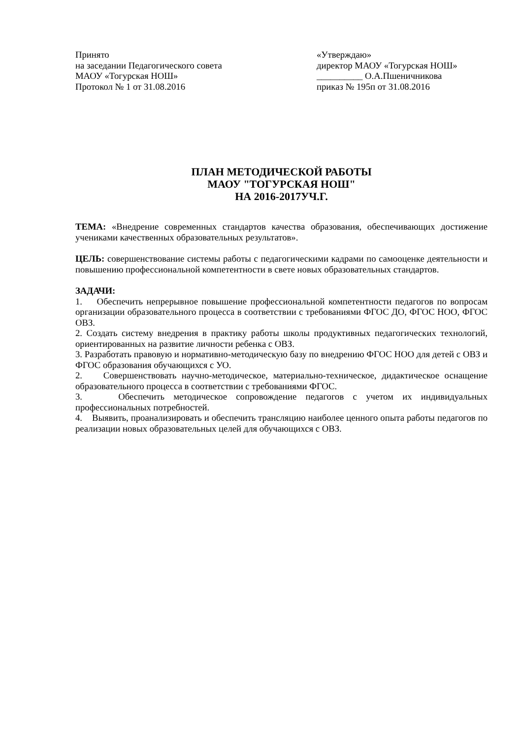Принято
на заседании Педагогического совета
МАОУ «Тогурская НОШ»
Протокол № 1 от 31.08.2016
«Утверждаю»
директор МАОУ «Тогурская НОШ»
__________ О.А.Пшеничникова
приказ № 195п от 31.08.2016
ПЛАН МЕТОДИЧЕСКОЙ РАБОТЫ
МАОУ "ТОГУРСКАЯ НОШ"
НА 2016-2017УЧ.Г.
ТЕМА: «Внедрение современных стандартов качества образования, обеспечивающих достижение учениками качественных образовательных результатов».
ЦЕЛЬ: совершенствование системы работы с педагогическими кадрами по самооценке деятельности и повышению профессиональной компетентности в свете новых образовательных стандартов.
ЗАДАЧИ:
1. Обеспечить непрерывное повышение профессиональной компетентности педагогов по вопросам организации образовательного процесса в соответствии с требованиями ФГОС ДО, ФГОС НОО, ФГОС ОВЗ.
2. Создать систему внедрения в практику работы школы продуктивных педагогических технологий, ориентированных на развитие личности ребенка с ОВЗ.
3. Разработать правовую и нормативно-методическую базу по внедрению ФГОС НОО для детей с ОВЗ и ФГОС образования обучающихся с УО.
2. Совершенствовать научно-методическое, материально-техническое, дидактическое оснащение образовательного процесса в соответствии с требованиями ФГОС.
3. Обеспечить методическое сопровождение педагогов с учетом их индивидуальных профессиональных потребностей.
4. Выявить, проанализировать и обеспечить трансляцию наиболее ценного опыта работы педагогов по реализации новых образовательных целей для обучающихся с ОВЗ.